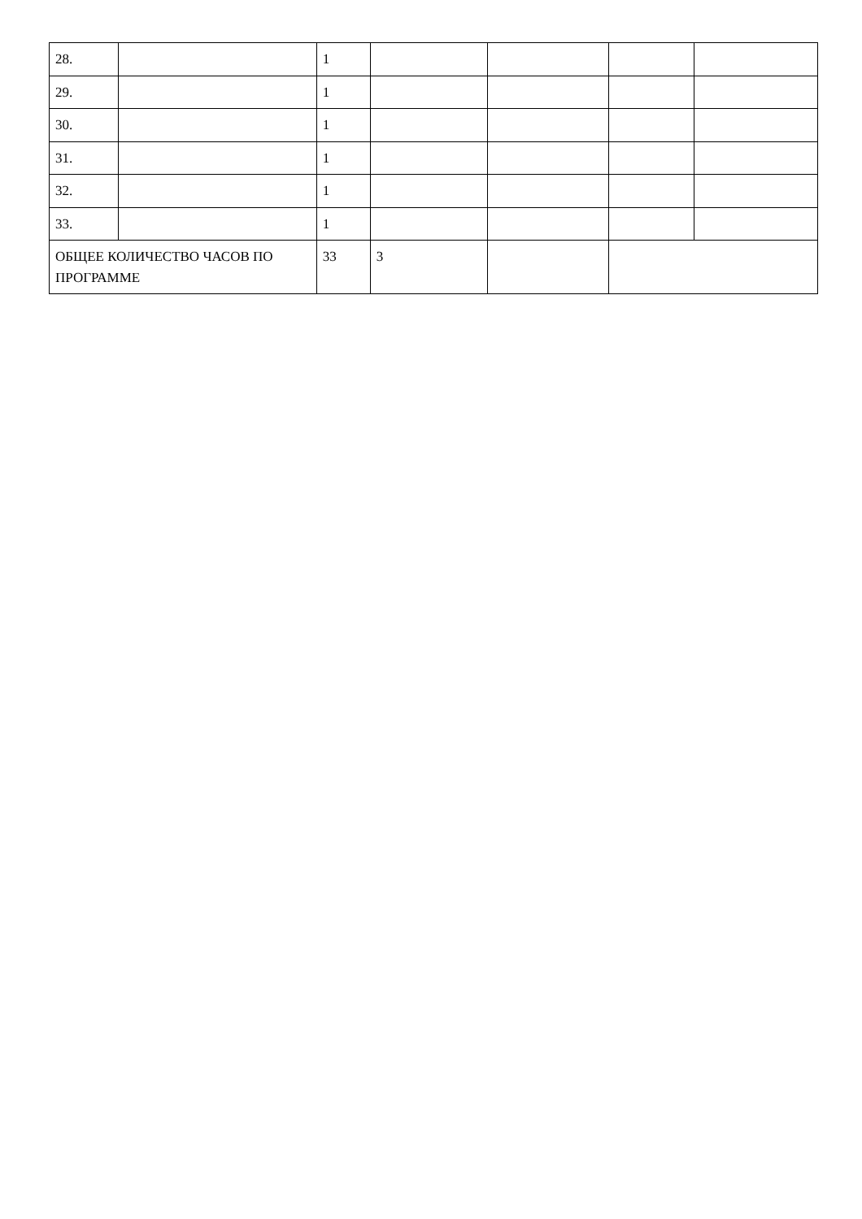| 28. | | 1 | | | | |
| 29. | | 1 | | | | |
| 30. | | 1 | | | | |
| 31. | | 1 | | | | |
| 32. | | 1 | | | | |
| 33. | | 1 | | | | |
| ОБЩЕЕ КОЛИЧЕСТВО ЧАСОВ ПО ПРОГРАММЕ | | 33 | 3 | | | |